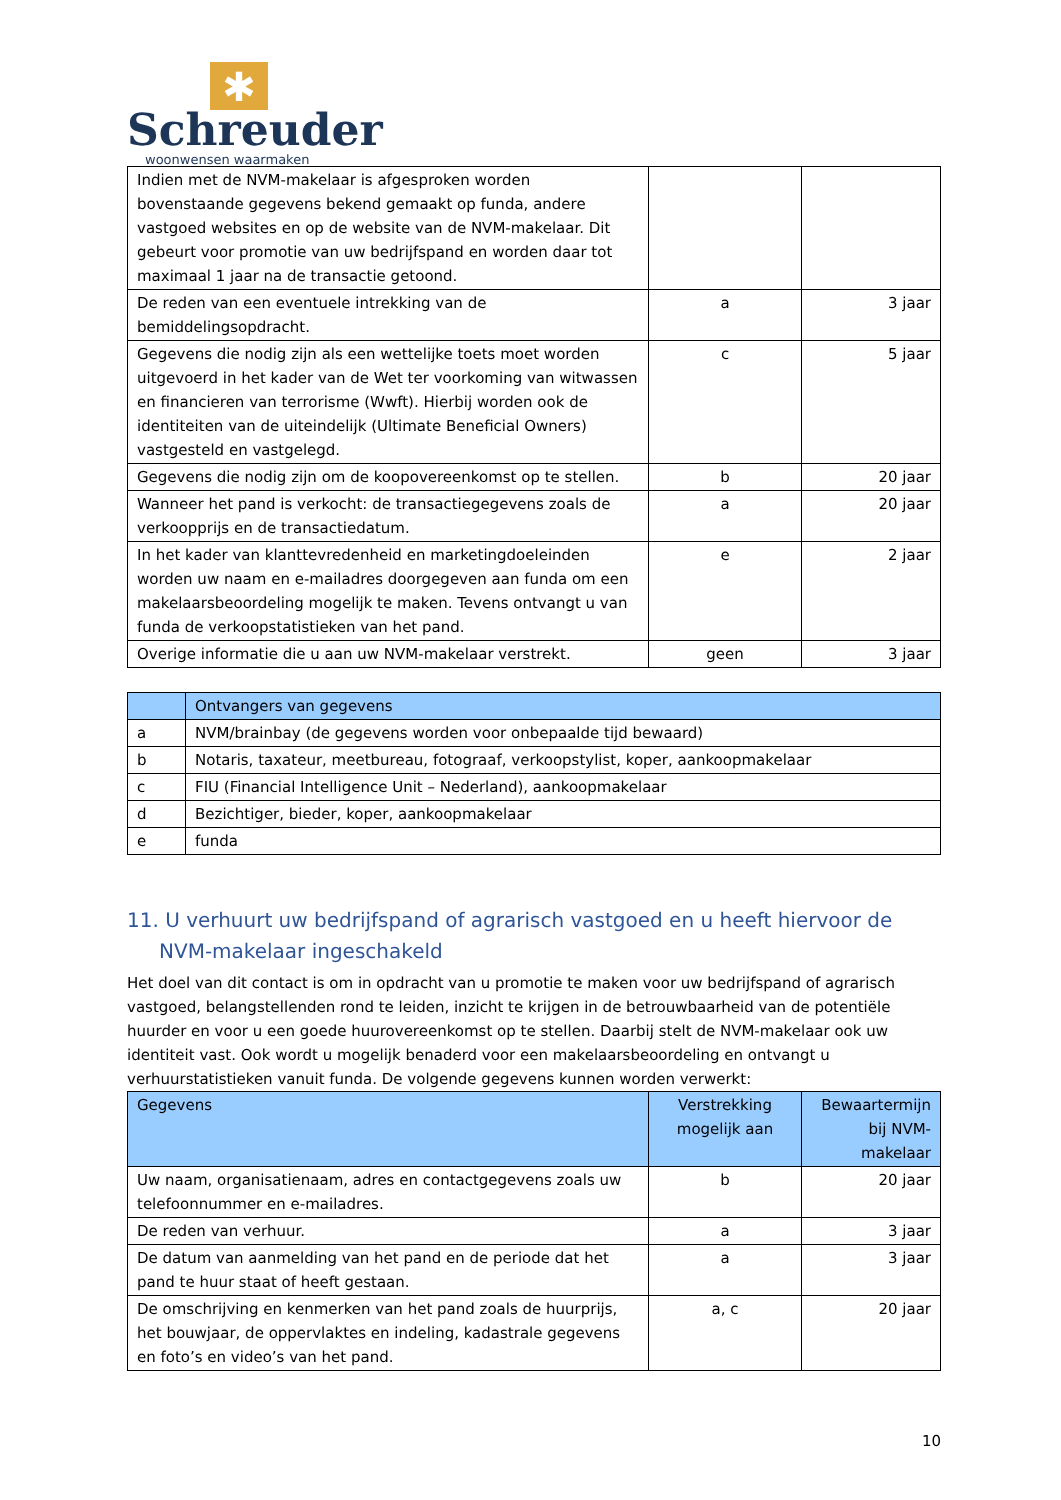✱
Schreuder
woonwensen waarmaken
| Indien met de NVM-makelaar is afgesproken worden bovenstaande gegevens bekend gemaakt op funda, andere vastgoed websites en op de website van de NVM-makelaar. Dit gebeurt voor promotie van uw bedrijfspand en worden daar tot maximaal 1 jaar na de transactie getoond. | | |
| De reden van een eventuele intrekking van de bemiddelingsopdracht. | a | 3 jaar |
| Gegevens die nodig zijn als een wettelijke toets moet worden uitgevoerd in het kader van de Wet ter voorkoming van witwassen en financieren van terrorisme (Wwft). Hierbij worden ook de identiteiten van de uiteindelijk (Ultimate Beneficial Owners) vastgesteld en vastgelegd. | c | 5 jaar |
| Gegevens die nodig zijn om de koopovereenkomst op te stellen. | b | 20 jaar |
| Wanneer het pand is verkocht: de transactiegegevens zoals de verkoopprijs en de transactiedatum. | a | 20 jaar |
| In het kader van klanttevredenheid en marketingdoeleinden worden uw naam en e-mailadres doorgegeven aan funda om een makelaarsbeoordeling mogelijk te maken. Tevens ontvangt u van funda de verkoopstatistieken van het pand. | e | 2 jaar |
| Overige informatie die u aan uw NVM-makelaar verstrekt. | geen | 3 jaar |
| | Ontvangers van gegevens |
| --- | --- |
| a | NVM/brainbay (de gegevens worden voor onbepaalde tijd bewaard) |
| b | Notaris, taxateur, meetbureau, fotograaf, verkoopstylist, koper, aankoopmakelaar |
| c | FIU (Financial Intelligence Unit – Nederland), aankoopmakelaar |
| d | Bezichtiger, bieder, koper, aankoopmakelaar |
| e | funda |
11. U verhuurt uw bedrijfspand of agrarisch vastgoed en u heeft hiervoor de NVM-makelaar ingeschakeld
Het doel van dit contact is om in opdracht van u promotie te maken voor uw bedrijfspand of agrarisch vastgoed, belangstellenden rond te leiden, inzicht te krijgen in de betrouwbaarheid van de potentiële huurder en voor u een goede huurovereenkomst op te stellen. Daarbij stelt de NVM-makelaar ook uw identiteit vast. Ook wordt u mogelijk benaderd voor een makelaarsbeoordeling en ontvangt u verhuurstatistieken vanuit funda. De volgende gegevens kunnen worden verwerkt:
| Gegevens | Verstrekking mogelijk aan | Bewaartermijn bij NVM-makelaar |
| --- | --- | --- |
| Uw naam, organisatienaam, adres en contactgegevens zoals uw telefoonnummer en e-mailadres. | b | 20 jaar |
| De reden van verhuur. | a | 3 jaar |
| De datum van aanmelding van het pand en de periode dat het pand te huur staat of heeft gestaan. | a | 3 jaar |
| De omschrijving en kenmerken van het pand zoals de huurprijs, het bouwjaar, de oppervlaktes en indeling, kadastrale gegevens en foto’s en video’s van het pand. | a, c | 20 jaar |
10